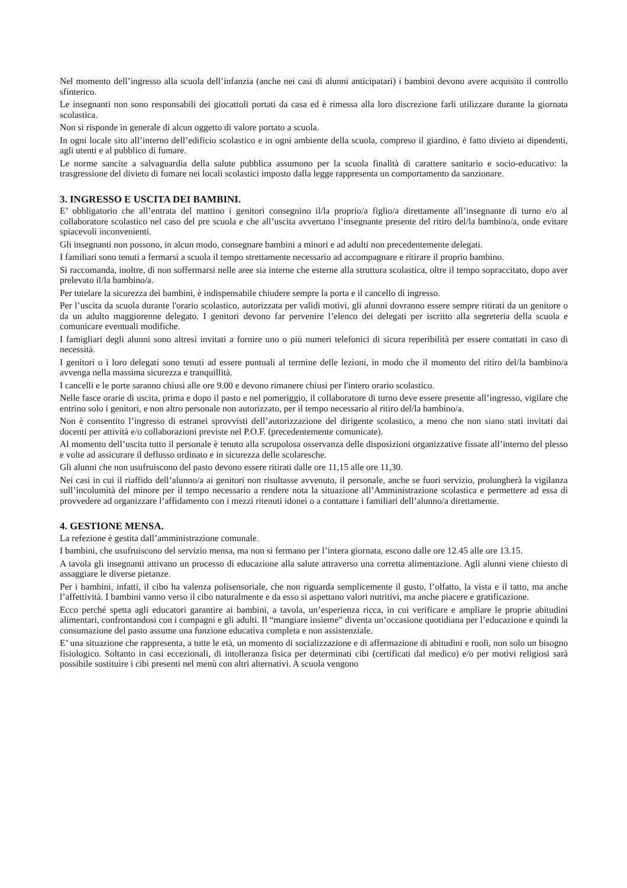Nel momento dell’ingresso alla scuola dell’infanzia (anche nei casi di alunni anticipatari) i bambini devono avere acquisito il controllo sfinterico.
Le insegnanti non sono responsabili dei giocattoli portati da casa ed è rimessa alla loro discrezione farli utilizzare durante la giornata scolastica.
Non si risponde in generale di alcun oggetto di valore portato a scuola.
In ogni locale sito all’interno dell’edificio scolastico e in ogni ambiente della scuola, compreso il giardino, è fatto divieto ai dipendenti, agli utenti e al pubblico di fumare.
Le norme sancite a salvaguardia della salute pubblica assumono per la scuola finalità di carattere sanitario e socio-educativo: la trasgressione del divieto di fumare nei locali scolastici imposto dalla legge rappresenta un comportamento da sanzionare.
3. INGRESSO E USCITA DEI BAMBINI.
E’ obbligatorio che all’entrata del mattino i genitori consegnino il/la proprio/a figlio/a direttamente all’insegnante di turno e/o al collaboratore scolastico nel caso del pre scuola e che all’uscita avvertano l’insegnante presente del ritiro del/la bambino/a, onde evitare spiacevoli inconvenienti.
Gli insegnanti non possono, in alcun modo, consegnare bambini a minori e ad adulti non precedentemente delegati.
I familiari sono tenuti a fermarsi a scuola il tempo strettamente necessario ad accompagnare e ritirare il proprio bambino.
Si raccomanda, inoltre, di non soffermarsi nelle aree sia interne che esterne alla struttura scolastica, oltre il tempo sopraccitato, dopo aver prelevato il/la bambino/a.
Per tutelare la sicurezza dei bambini, è indispensabile chiudere sempre la porta e il cancello di ingresso.
Per l’uscita da scuola durante l'orario scolastico, autorizzata per validi motivi, gli alunni dovranno essere sempre ritirati da un genitore o da un adulto maggiorenne delegato. I genitori devono far pervenire l’elenco dei delegati per iscritto alla segreteria della scuola e comunicare eventuali modifiche.
I famigliari degli alunni sono altresì invitati a fornire uno o più numeri telefonici di sicura reperibilità per essere contattati in caso di necessità.
I genitori o i loro delegati sono tenuti ad essere puntuali al termine delle lezioni, in modo che il momento del ritiro del/la bambino/a avvenga nella massima sicurezza e tranquillità.
I cancelli e le porte saranno chiusi alle ore 9.00 e devono rimanere chiusi per l'intero orario scolastico.
Nelle fasce orarie di uscita, prima e dopo il pasto e nel pomeriggio, il collaboratore di turno deve essere presente all’ingresso, vigilare che entrino solo i genitori, e non altro personale non autorizzato, per il tempo necessario al ritiro del/la bambino/a.
Non è consentito l’ingresso di estranei sprovvisti dell’autorizzazione del dirigente scolastico, a meno che non siano stati invitati dai docenti per attività e/o collaborazioni previste nel P.O.F. (precedentemente comunicate).
Al momento dell’uscita tutto il personale è tenuto alla scrupolosa osservanza delle disposizioni organizzative fissate all’interno del plesso e volte ad assicurare il deflusso ordinato e in sicurezza delle scolaresche.
Gli alunni che non usufruiscono del pasto devono essere ritirati dalle ore 11,15 alle ore 11,30.
Nei casi in cui il riaffido dell’alunno/a ai genitori non risultasse avvenuto, il personale, anche se fuori servizio, prolungherà la vigilanza sull’incolumità del minore per il tempo necessario a rendere nota la situazione all’Amministrazione scolastica e permettere ad essa di provvedere ad organizzare l’affidamento con i mezzi ritenuti idonei o a contattare i familiari dell’alunno/a direttamente.
4. GESTIONE MENSA.
La refezione è gestita dall’amministrazione comunale.
I bambini, che usufruiscono del servizio mensa, ma non si fermano per l’intera giornata, escono dalle ore 12.45 alle ore 13.15.
A tavola gli insegnanti attivano un processo di educazione alla salute attraverso una corretta alimentazione. Agli alunni viene chiesto di assaggiare le diverse pietanze.
Per i bambini, infatti, il cibo ha valenza polisensoriale, che non riguarda semplicemente il gusto, l’olfatto, la vista e il tatto, ma anche l’affettività. I bambini vanno verso il cibo naturalmente e da esso si aspettano valori nutritivi, ma anche piacere e gratificazione.
Ecco perché spetta agli educatori garantire ai bambini, a tavola, un’esperienza ricca, in cui verificare e ampliare le proprie abitudini alimentari, confrontandosi con i compagni e gli adulti. Il “mangiare insieme” diventa un’occasione quotidiana per l’educazione e quindi la consumazione del pasto assume una funzione educativa completa e non assistenziale.
E’ una situazione che rappresenta, a tutte le età, un momento di socializzazione e di affermazione di abitudini e ruoli, non solo un bisogno fisiologico. Soltanto in casi eccezionali, di intolleranza fisica per determinati cibi (certificati dal medico) e/o per motivi religiosi sarà possibile sostituire i cibi presenti nel menù con altri alternativi. A scuola vengono